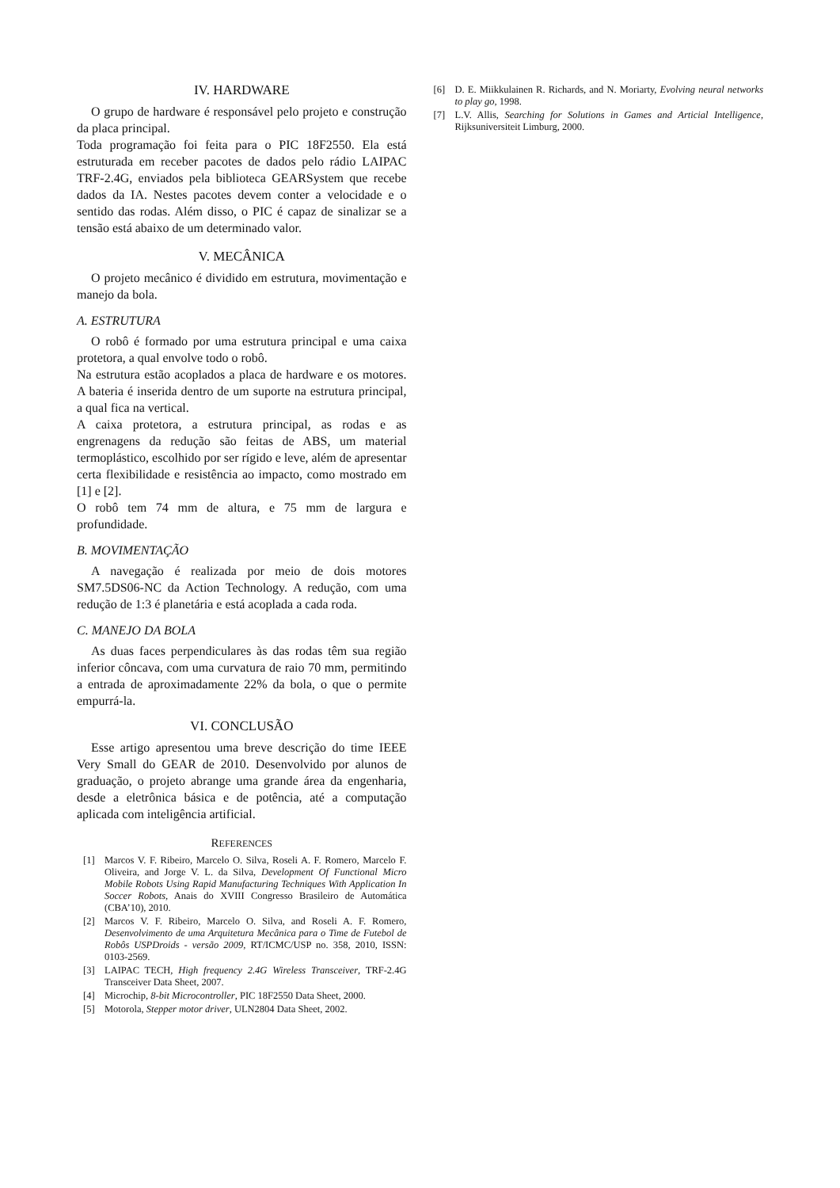IV. HARDWARE
O grupo de hardware é responsável pelo projeto e construção da placa principal.
Toda programação foi feita para o PIC 18F2550. Ela está estruturada em receber pacotes de dados pelo rádio LAIPAC TRF-2.4G, enviados pela biblioteca GEARSystem que recebe dados da IA. Nestes pacotes devem conter a velocidade e o sentido das rodas. Além disso, o PIC é capaz de sinalizar se a tensão está abaixo de um determinado valor.
V. MECÂNICA
O projeto mecânico é dividido em estrutura, movimentação e manejo da bola.
A. ESTRUTURA
O robô é formado por uma estrutura principal e uma caixa protetora, a qual envolve todo o robô.
Na estrutura estão acoplados a placa de hardware e os motores. A bateria é inserida dentro de um suporte na estrutura principal, a qual fica na vertical.
A caixa protetora, a estrutura principal, as rodas e as engrenagens da redução são feitas de ABS, um material termoplástico, escolhido por ser rígido e leve, além de apresentar certa flexibilidade e resistência ao impacto, como mostrado em [1] e [2].
O robô tem 74 mm de altura, e 75 mm de largura e profundidade.
B. MOVIMENTAÇÃO
A navegação é realizada por meio de dois motores SM7.5DS06-NC da Action Technology. A redução, com uma redução de 1:3 é planetária e está acoplada a cada roda.
C. MANEJO DA BOLA
As duas faces perpendiculares às das rodas têm sua região inferior côncava, com uma curvatura de raio 70 mm, permitindo a entrada de aproximadamente 22% da bola, o que o permite empurrá-la.
VI. CONCLUSÃO
Esse artigo apresentou uma breve descrição do time IEEE Very Small do GEAR de 2010. Desenvolvido por alunos de graduação, o projeto abrange uma grande área da engenharia, desde a eletrônica básica e de potência, até a computação aplicada com inteligência artificial.
REFERENCES
[1] Marcos V. F. Ribeiro, Marcelo O. Silva, Roseli A. F. Romero, Marcelo F. Oliveira, and Jorge V. L. da Silva, Development Of Functional Micro Mobile Robots Using Rapid Manufacturing Techniques With Application In Soccer Robots, Anais do XVIII Congresso Brasileiro de Automática (CBA’10), 2010.
[2] Marcos V. F. Ribeiro, Marcelo O. Silva, and Roseli A. F. Romero, Desenvolvimento de uma Arquitetura Mecânica para o Time de Futebol de Robôs USPDroids - versão 2009, RT/ICMC/USP no. 358, 2010, ISSN: 0103-2569.
[3] LAIPAC TECH, High frequency 2.4G Wireless Transceiver, TRF-2.4G Transceiver Data Sheet, 2007.
[4] Microchip, 8-bit Microcontroller, PIC 18F2550 Data Sheet, 2000.
[5] Motorola, Stepper motor driver, ULN2804 Data Sheet, 2002.
[6] D. E. Miikkulainen R. Richards, and N. Moriarty, Evolving neural networks to play go, 1998.
[7] L.V. Allis, Searching for Solutions in Games and Articial Intelligence, Rijksuniversiteit Limburg, 2000.